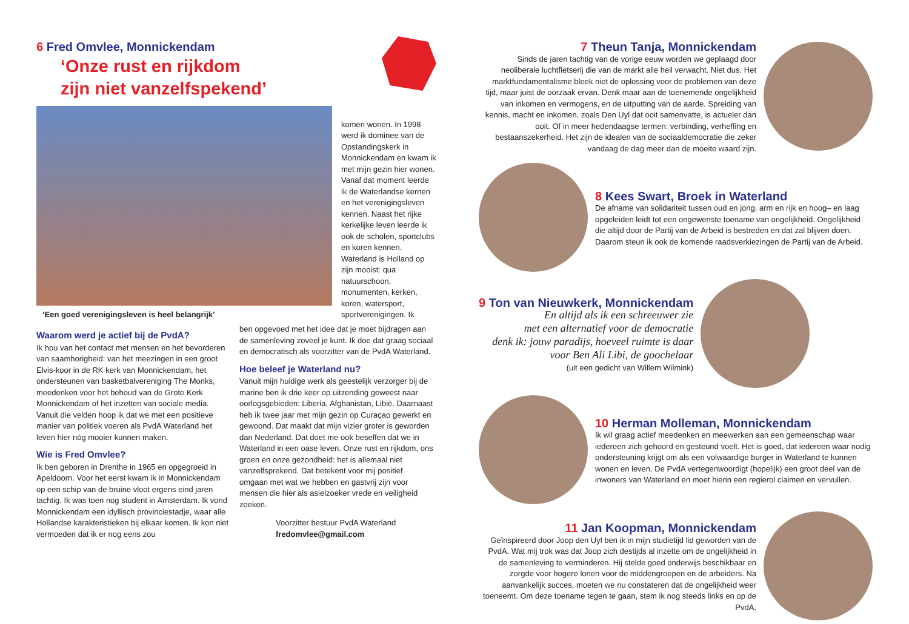6 Fred Omvlee, Monnickendam
‘Onze rust en rijkdom
zijn niet vanzelfspekend’
‘Een goed verenigingsleven is heel belangrijk’
komen wonen. In 1998 werd ik dominee van de Opstandingskerk in Monnickendam en kwam ik met mijn gezin hier wonen. Vanaf dat moment leerde ik de Waterlandse kernen en het verenigingsleven kennen. Naast het rijke kerkelijke leven leerde ik ook de scholen, sportclubs en koren kennen. Waterland is Holland op zijn mooist: qua natuurschoon, monumenten, kerken, koren, watersport, sportverenigingen. Ik
Waarom werd je actief bij de PvdA?
Ik hou van het contact met mensen en het bevorderen van saamhorigheid: van het meezingen in een groot Elvis-koor in de RK kerk van Monnickendam, het ondersteunen van basketbalvereniging The Monks, meedenken voor het behoud van de Grote Kerk Monnickendam of het inzetten van sociale media. Vanuit die velden hoop ik dat we met een positieve manier van politiek voeren als PvdA Waterland het leven hier nóg mooier kunnen maken.
Wie is Fred Omvlee?
Ik ben geboren in Drenthe in 1965 en opgegroeid in Apeldoorn. Voor het eerst kwam ik in Monnickendam op een schip van de bruine vloot ergens eind jaren tachtig. Ik was toen nog student in Amsterdam. Ik vond Monnickendam een idyllisch provinciestadje, waar alle Hollandse karakteristieken bij elkaar komen. Ik kon niet vermoeden dat ik er nog eens zou
ben opgevoed met het idee dat je moet bijdragen aan de samenleving zoveel je kunt. Ik doe dat graag sociaal en democratisch als voorzitter van de PvdA Waterland.
Hoe beleef je Waterland nu?
Vanuit mijn huidige werk als geestelijk verzorger bij de marine ben ik drie keer op uitzending geweest naar oorlogsgebieden: Liberia, Afghanistan, Libië. Daarnaast heb ik twee jaar met mijn gezin op Curaçao gewerkt en gewoond. Dat maakt dat mijn vizier groter is geworden dan Nederland. Dat doet me ook beseffen dat we in Waterland in een oase leven. Onze rust en rijkdom, ons groen en onze gezondheid: het is allemaal niet vanzelfsprekend. Dat betekent voor mij positief omgaan met wat we hebben en gastvrij zijn voor mensen die hier als asielzoeker vrede en veiligheid zoeken.
Voorzitter bestuur PvdA Waterland
fredomvlee@gmail.com
7 Theun Tanja, Monnickendam
Sinds de jaren tachtig van de vorige eeuw worden we geplaagd door neoliberale luchtfietserij die van de markt alle heil verwacht. Niet dus. Het marktfundamentalisme bleek niet de oplossing voor de problemen van deze tijd, maar juist de oorzaak ervan. Denk maar aan de toenemende ongelijkheid van inkomen en vermogens, en de uitputting van de aarde. Spreiding van kennis, macht en inkomen, zoals Den Uyl dat ooit samenvatte, is actueler dan ooit. Of in meer hedendaagse termen: verbinding, verheffing en bestaanszekerheid. Het zijn de idealen van de sociaaldemocratie die zeker vandaag de dag meer dan de moeite waard zijn.
8 Kees Swart, Broek in Waterland
De afname van solidariteit tussen oud en jong, arm en rijk en hoog– en laag opgeleiden leidt tot een ongewenste toename van ongelijkheid. Ongelijkheid die altijd door de Partij van de Arbeid is bestreden en dat zal blijven doen. Daarom steun ik ook de komende raadsverkiezingen de Partij van de Arbeid.
9 Ton van Nieuwkerk, Monnickendam
En altijd als ik een schreeuwer zie
met een alternatief voor de democratie
denk ik: jouw paradijs, hoeveel ruimte is daar
voor Ben Ali Libi, de goochelaar
(uit een gedicht van Willem Wilmink)
10 Herman Molleman, Monnickendam
Ik wil graag actief meedenken en meewerken aan een gemeenschap waar iedereen zich gehoord en gesteund voelt. Het is goed, dat iedereen waar nodig ondersteuning krijgt om als een volwaardige burger in Waterland te kunnen wonen en leven. De PvdA vertegenwoordigt (hopelijk) een groot deel van de inwoners van Waterland en moet hierin een regierol claimen en vervullen.
11 Jan Koopman, Monnickendam
Geïnspireerd door Joop den Uyl ben ik in mijn studietijd lid geworden van de PvdA. Wat mij trok was dat Joop zich destijds al inzette om de ongelijkheid in de samenleving te verminderen. Hij stelde goed onderwijs beschikbaar en zorgde voor hogere lonen voor de middengroepen en de arbeiders. Na aanvankelijk succes, moeten we nu constateren dat de ongelijkheid weer toeneemt. Om deze toename tegen te gaan, stem ik nog steeds links en op de PvdA.